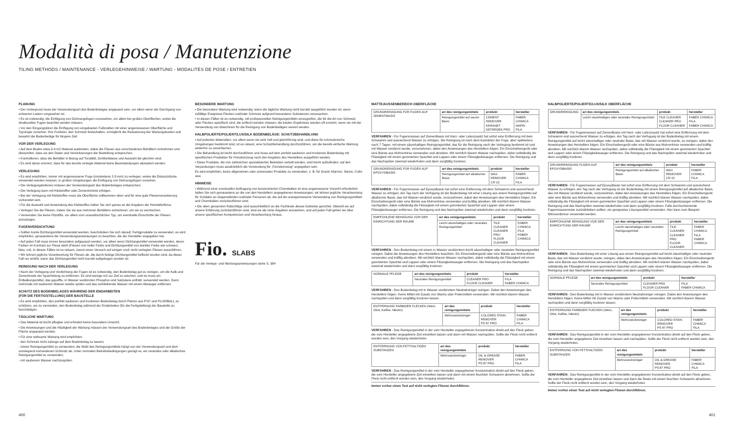Modalità di posa / Manutenzione
TILING METHODS / MAINTENANCE - VERLEGEHINWEISE / WARTUNG - MODALITÉS DE POSE / ENTRETIEN
PLANUNG
• Der Untergrund muss der Verwendungsart des Bodenbelages angepasst sein, vor allem wenn der Durchgang von schweren Lasten vorgesehen ist.
• Es ist notwendig, die Einfügung von Dehnungsfugen vorzusehen, vor allem bei großen Oberflächen, wobei die strukturellen Fugen beachtet werden müssen.
• Vor den Eingangstüren die Einfügung von eingebauten Fußmatten mit einer angemessenen Oberfläche und Typologie vorsehen. Ihre Funktion, den Schmutz festzuhalten, ermöglicht die Reduzierung der Wartungskosten und bewahrt die Bodenbeläge für längere Zeit.
VOR DER VERLEGUNG
• Auf dem Boden etwa 3-4 m2 Material ausbreiten, dabei die Fliesen aus verschiedenen Behältern entnehmen und überprüfen, dass sie den Daten und Vereinbarungen der Bestellung entsprechen.
• Kontrollieren, dass die Behälter in Bezug auf Tonalität, Größenklasse und Auswahl die gleichen sind.
• Es wird daran erinnert, dass für das bereits verlegte Material keine Beanstandungen akzeptiert werden.
VERLEGUNG
• Es wird empfohlen, immer mit angemessener Fuge (mindestens 2-3 mm) zu verlegen, wobei die Distanzstücke verwendet werden müssen; in großen Umgebungen die Einfügung von Dehnungsfugen vorsehen.
• Die Verlegungskriterien müssen der Verwendungsart des Bodenbelages entsprechen.
• Die Verlegung kann mit Klebstoffen oder Zementmörtel erfolgen.
• Bei der Verlegung mit Klebstoffen muss die Oberfläche vollkommen eben und für eine gute Fliesenverankerung vorbereitet sein.
• Für die Auswahl und Anwendung des Klebstoffes halten Sie sich genau an die Angaben der Herstellerfirma.
• Verlegen Sie die Fliesen, indem Sie sie aus mehreren Behältern entnehmen, um sie zu vermischen.
• Verwenden Sie keine Filzstifte, vor allem vom unauslöschlichen Typ, um eventuelle Einschnitte der Fliesen anzuzeigen.
FUGENVERDICHTUNG
• Sollten bunte Dichtungsmittel verwendet werden, beschränken Sie sich darauf, Fertigprodukte zu verwenden; es wird empfohlen, genauestens die Verwendungsanweisungen zu beachten, die der Hersteller angegeben hat.
• Auf jeden Fall muss immer besonders aufgepasst werden, vor allem wenn Dichtungsmittel verwendet werden, deren Farben im Kontrast zur Fliese steht (Fliesen von heller Farbe und Dichtungsmittel von dunkler Farbe wie schwarz, blau, rot). In diesen Fällen ist es ratsam, zuerst einen Versuch auf einigen noch nicht verlegten Fliesen auszuführen.
• Wir lehnen jegliche Verantwortung für Fliesen ab, die durch farbige Dichtungsmittel befleckt worden sind, da dieser Fall nur eintritt, wenn das Dichtungsmittel nicht korrekt aufgetragen worden ist.
REINIGUNG NACH DER VERLEGUNG
• Nach der Verlegung und Verdichtung der Fugen ist es notwendig, den Bodenbelag gut zu reinigen, um die Kalk-und Zementreste der Spachtelung zu entfernen. Es sind wenige m2 zur Zeit zu wischen, und es muss ein Entkalkungsmittel, das gepuffte, in Wasser verdünnten Phosphor-und Salzsäure enthält, verwendet werden. Dann mehrmals mit sauberem Wasser wieder spülen und das verbleibende Wasser mit einem Absauger entfernen.
SCHUTZ DES BODENBELAGES WÄHREND DER ENDARBEITEN
(FÜR DIE FERTIGSTELLUNG) DER BAUSTELLE
• Es wird empfohlen, den perfekt sauberen und trockenen Bodenbelag durch Planen aus PVC und PLURIBALL zu schützen, um zu vermeiden, den Bodenbelag während der Endarbeiten (für die Fertigstellung) der Baustelle zu beschädigen.
TÄGLICHE WARTUNG
• Das Material ist leicht pflegbar und erfordert keine besondere Umsicht.
• Die Anweisungen und die Häufigkeit der Wartung müssen der Verwendungsart des Bodenbelages und der Größe der Fläche angepasst werden.
• Für eine wirksame Wartung wird empfohlen:
- den Schmutz nicht zulange auf dem Bodenbelag zu lassen;
- immer Reinigungsmittel zu verwenden; die Wahl des Reinigungsmittels hängt von der Verwendungsart und dem vorwiegend vorhandenen Schmutz ab. Unter normalen Betriebsbedingungen genügt es, ein neutrales oder alkalisches Reinigungsmittel zu verwenden;
- mit sauberem Wasser nachzuspülen.
BESONDERE WARTUNG
• Die besondere Wartung wird notwendig: wenn die tägliche Wartung nicht korrekt ausgeführt worden ist; wenn zufällige Ereignisse Flecken und/oder Schmutz aufgrund besonderer Substanzen verursachen.
• In diesen Fällen ist es notwendig, mit professionellen Reinigungsmitteln einzugreifen, die für die Art von Schmutz oder Flecken spezifisch sind, die entfernt werden müssen; die besten Ergebnisse werden oft erreicht, wenn sie mit der Verwendung von Maschinen für die Reinigung von Bodenbelägen vereint werden.
HALBPOLIERTE/POLIERT/LUX/SILK BODENBELÄGE: SCHUTZBEHANDLUNG
• Auf polierten Materialien, vor allem wenn sie sehr hell und gleichförmig sind, und diese für schmutzreiche Umgebungen bestimmt sind, ist es ratsam, eine Schutzbehandlung durchzuführen, um die bereits einfache Wartung weiterhin zu vereinfachen.
• Die Behandlung ist leicht durchzuführen und muss auf dem perfekt sauberen und trockenen Bodenbelag mit spezifischen Produkten für Feinsteinzeug nach den Angaben des Herstellers ausgeführt werden.
• Diese Produkte, die von zahlreichen spezialisierten Betrieben verteilt werden, sind leicht aufzufinden; auf den Verpackungen muss ausdrücklich die Verwendung für „Feinsteinzeug“ angegeben sein.
Es wird empfohlen, keine allgemeinen oder universalen Produkte zu verwenden, z. B. für Granit, Marmor, Steine, Cotto usw.
HINWEISE
• Während einer eventuellen Auftragung von konzentrierten Chemikalien ist eine angemessene Vorsicht erforderlich: halten Sie sich genauestens an die von den Herstellern angegebenen Anweisungen; wir lehnen jegliche Verantwortung für Schäden an Gegenständen und/oder Personen ab, die auf die unangemessene Verwendung von Reinigungsmitteln und Chemikalien zurückzuführen sind.
• Die oben genannten Ratschläge sind ausschließlich an die Fachleute dieses Gebietes gerichtet. Obwohl sie auf unsere Erfahrung zurückzuführen sind, sind sie als reine Angaben anzusehen, und auf jeden Fall gehen sie über unsere spezifischen Kompetenzen und Verantwortung hinaus.
Fio. SLABS
Für die Verlege- und Wartungsanweisungen siehe S. 384
MATTE/AUSSENBEREICH OBERFLÄCHE
| GRUNDREINIGUNG FÜR FUGEN AUF ZEMENTBASIS | art des reinigungsmittels | produkt | hersteller |
| | Reinigungsmittel auf saurer Basis | CEMENT REMOVER KERANET DETERDEK PRO | FABER CHIMICA MAPEI FILA |
VERFAHREN - Für Fugenmassen auf Zementbasis mit Harz- oder Latexzusatz hat sofort eine Entfernung mit dem Schwamm und ausreichend Wasser zu erfolgen. Die Reinigung ist nach dem Aushärten der Fuge, aber spätestens nach 7 Tagen, mit einem säurehaltigen Reinigungsmittel, das für die Reinigung nach der Verlegung bestimmt ist und mit Wasser verdünnt wurde, vorzunehmen, dabei den Anweisungen des Herstellers folgen. Ein Einscheibengerät oder eine Bürste aus Mohrenhirse verwenden und abreiben. Mit reichlich klarem Wasser nachspülen, dabei vollständig die Flüssigkeit mit einem gummierten Spachtel und Lappen oder einem Flüssigkeitssauger entfernen. Die Reinigung und das Nachspülen zweimal wiederholen und dann sorgfältig trocknen.
| GRUNDREINIGUNG FÜR FUGEN AUF EPOXYDBASIS | art des reinigungsmittels | produkt | hersteller |
| | Reinigungsmittel auf alkalischer Basis | WAX REMOVER CR 10 | FABER CHIMICA FILA |
VERFAHREN - Für Fugenmassen auf Epoxydbasis hat sofort eine Entfernung mit dem Schwamm und ausreichend Wasser zu erfolgen. Am Tag nach der Verfugung ist der Bodenbelag mit einer Lösung aus einem Reinigungsmittel auf alkalischer Basis, das mit Wasser verdünnt wurde, vorzunehmen, dabei den Anweisungen des Herstellers folgen. Ein Einscheibengerät oder eine Bürste aus Mohrenhirse verwenden und kräftig abreiben. Mit reichlich klarem Wasser nachspülen, dabei vollständig die Flüssigkeit mit einem gummierten Spachtel und Lappen oder einem Flüssigkeitssauger entfernen. Die Reinigung und das Nachspülen zweimal wiederholen und dann sorgfältig trocknen.
| EMPFOHLENE REINIGUNG VOR DER EINRICHTUNG DER RÄUME | art des reinigungsmittels | produkt | hersteller |
| | Leicht säurehaltiges oder neutrales Reinigungsmittel | TILE CLEANER CLEANER PRO FLOOR CLEANER | FABER CHIMICA FILA FABER CHIMICA |
VERFAHREN - Den Bodenbelag mit einem in Wasser verdünntem leicht säurehaltigen oder neutralen Reinigungsmittel reinigen. Dabei die Anweisungen des Herstellers beachten. Ein Einscheibengerät oder eine Bürste aus Mohrenhirse verwenden und kräftig abreiben. Mit reichlich klarem Wasser nachspülen, dabei vollständig die Flüssigkeit mit einem gummierten Spachtel und Lappen oder einem Flüssigkeitssauger entfernen. Die Reinigung und das Nachspülen zweimal wiederholen und dann sorgfältig trocknen.
| NORMALE PFLEGE | art des reinigungsmittels | produkt | hersteller |
| | Neutrales Reinigungsmittel | CLEANER PRO FLOOR CLEANER | FILA FABER CHIMICA |
VERFAHREN - Den Bodenbelag mit in Wasser verdünntem Neutralreiniger reinigen. Dabei den Anweisungen des Herstellers folgen. Keine Mittel mit Zusatz von Wachs oder Poliermitteln verwenden. Mit reichlich klarem Wasser nachspülen und dann sorgfältig trocknen lassen.
| ENTFERNUNG FARBIGER FLECKEN (Wein, Obst, Kaffee, Nikotin) | art des reinigungsmittels | produkt | hersteller |
| | Mehrzweckreiniger | COLORED STAIN REMOVER PS 87 PRO | FABER CHIMICA FILA |
VERFAHREN - Das Reinigungsmittel in der vom Hersteller angegebenen Konzentration direkt auf den Fleck geben, die vom Hersteller angegebene Zeit einwirken lassen und dann mit Wasser nachspülen. Sollte der Fleck nicht entfernt worden sein, den Vorgang wiederholen.
| ENTFERNUNG VON FETTHALTIGEN SUBSTANZEN | art des reinigungsmittels | produkt | hersteller |
| | Mehrzweckreiniger | OIL & GREASE REMOVER PS 87 PRO | FABER CHIMICA FILA |
VERFAHREN - Das Reinigungsmittel in der vom Hersteller angegebenen Konzentration direkt auf den Fleck geben, die vom Hersteller angegebene Zeit einwirken lassen und dann mit einem feuchten Schwamm abnehmen. Sollte der Fleck nicht entfernt worden sein, den Vorgang wiederholen.
Immer vorher einen Test auf nicht verlegten Fliesen durchführen.
HALBPOLIERTE/POLIERTE/LUX/SILK OBERFLÄCHE
| GRUNDREINIGUNG | art des reinigungsmittels | produkt | hersteller |
| | Leicht säurehaltiges oder neutrales Reinigungsmittel | TILE CLEANER CLEANER PRO FLOOR CLEANER | FABER CHIMICA FILA FABER CHIMICA |
VERFAHREN - Für Fugenmassen auf Zementbasis mit Harz- oder Latexzusatz hat sofort eine Entfernung mit dem Schwamm und ausreichend Wasser zu erfolgen. Am Tag nach der Verfugung ist der Bodenbelag mit einem Reinigungsmittel auf leicht säurehaltiger oder neutraler Basis, das mit Wasser verdünnt wurde, zu reinigen, dabei den Anweisungen des Herstellers folgen. Ein Einscheibengerät oder eine Bürste aus Mohrenhirse verwenden und kräftig abreiben. Mit reichlich klarem Wasser nachspülen, dabei vollständig die Flüssigkeit mit einem gummierten Spachtel und Lappen oder einem Flüssigkeitssauger entfernen. Die Reinigung und das Nachspülen zweimal wiederholen und dann sorgfältig trocknen.
| GRUNDREINIGUNG FUGEN AUF EPOXYDBASIS | art des reinigungsmittels | produkt | hersteller |
| | Reinigungsmittel auf alkalischer Basis | WAX REMOVER CR 10 | FABER CHIMICA FILA |
VERFAHREN - Für Fugenmassen auf Epoxydbasis hat sofort eine Entfernung mit dem Schwamm und ausreichend Wasser zu erfolgen. Am Tag nach der Verfugung ist der Bodenbelag mit einem Reinigungsmittel auf alkalischer Basis, das mit Wasser verdünnt wurde, vorzunehmen, dabei den Anweisungen des Herstellers folgen. Ein Einscheibengerät oder eine Bürste aus Mohrenhirse verwenden und kräftig abreiben. Mit reichlich klarem Wasser nachspülen, dabei vollständig die Flüssigkeit mit einem gummierten Spachtel und Lappen oder einem Flüssigkeitssauger entfernen. Die Reinigung und das Nachspülen zweimal wiederholen und dann sorgfältig trocknen. Falls durchscheinende Fugenmassenreste zurückbleiben sollten, ein geeignetes Lösungsmittel verwenden. Hier kann zum Beispiel Nitroverdünner verwendet werden.
| EMPFOHLENE REINIGUNG VOR DER EINRICHTUNG DER RÄUME | art des reinigungsmittels | produkt | hersteller |
| | Leicht säurehaltiges oder neutrales Reinigungsmittel | TILE CLEANER CLEANER PRO FLOOR CLEANER | FABER CHIMICA FILA FABER CHIMICA |
VERFAHREN - Den Bodenbelag mit einer Lösung aus einem Reinigungsmittel auf leicht säurehaltiger oder neutraler Basis, das mit Wasser verdünnt wurde, reinigen, dabei den Anweisungen des Herstellers folgen. Ein Einscheibengerät oder eine Bürste aus Mohrenhirse verwenden und kräftig abreiben. Mit reichlich klarem Wasser nachspülen, dabei vollständig die Flüssigkeit mit einem gummierten Spachtel und Lappen oder einem Flüssigkeitssauger entfernen. Die Reinigung und das Nachspülen zweimal wiederholen und dann sorgfältig trocknen.
| NORMALE PFLEGE | art des reinigungsmittels | produkt | hersteller |
| | Neutrales Reinigungsmittel | CLEANER PRO FLOOR CLEANER | FILA FABER CHIMICA |
VERFAHREN - Den Bodenbelag mit in Wasser verdünntem Neutralreiniger reinigen. Dabei den Anweisungen des Herstellers folgen. Keine Mittel mit Zusatz von Wachs oder Poliermitteln verwenden. Mit reichlich klarem Wasser nachspülen und dann sorgfältig trocknen lassen.
| ENTFERNUNG FARBIGER FLECKEN (Wein, Obst, Kaffee, Nikotin) | art des reinigungsmittels | produkt | hersteller |
| | Mehrzweckreiniger | COLORED STAIN REMOVER PS 87 PRO | FABER CHIMICA FILA |
VERFAHREN - Das Reinigungsmittel in der vom Hersteller angegebenen Konzentration direkt auf den Fleck geben, die vom Hersteller angegebene Zeit einwirken lassen und nachspülen. Sollte der Fleck nicht entfernt worden sein, den Vorgang wiederholen.
| ENTFERNUNG VON FETTHALTIGEN SUBSTANZEN | art des reinigungsmittels | produkt | hersteller |
| | Mehrzweckreiniger | OIL & GREASE REMOVER PS 87 PRO | FABER CHIMICA FILA |
VERFAHREN - Das Reinigungsmittel in der vom Hersteller angegebenen Konzentration direkt auf den Fleck geben, die vom Hersteller angegebene Zeit einwirken lassen und dann die Reste mit einem feuchten Schwamm abnehmen. Sollte der Fleck nicht entfernt worden sein, den Vorgang wiederholen.
Immer vorher einen Test auf nicht verlegten Fliesen durchführen.
400 401